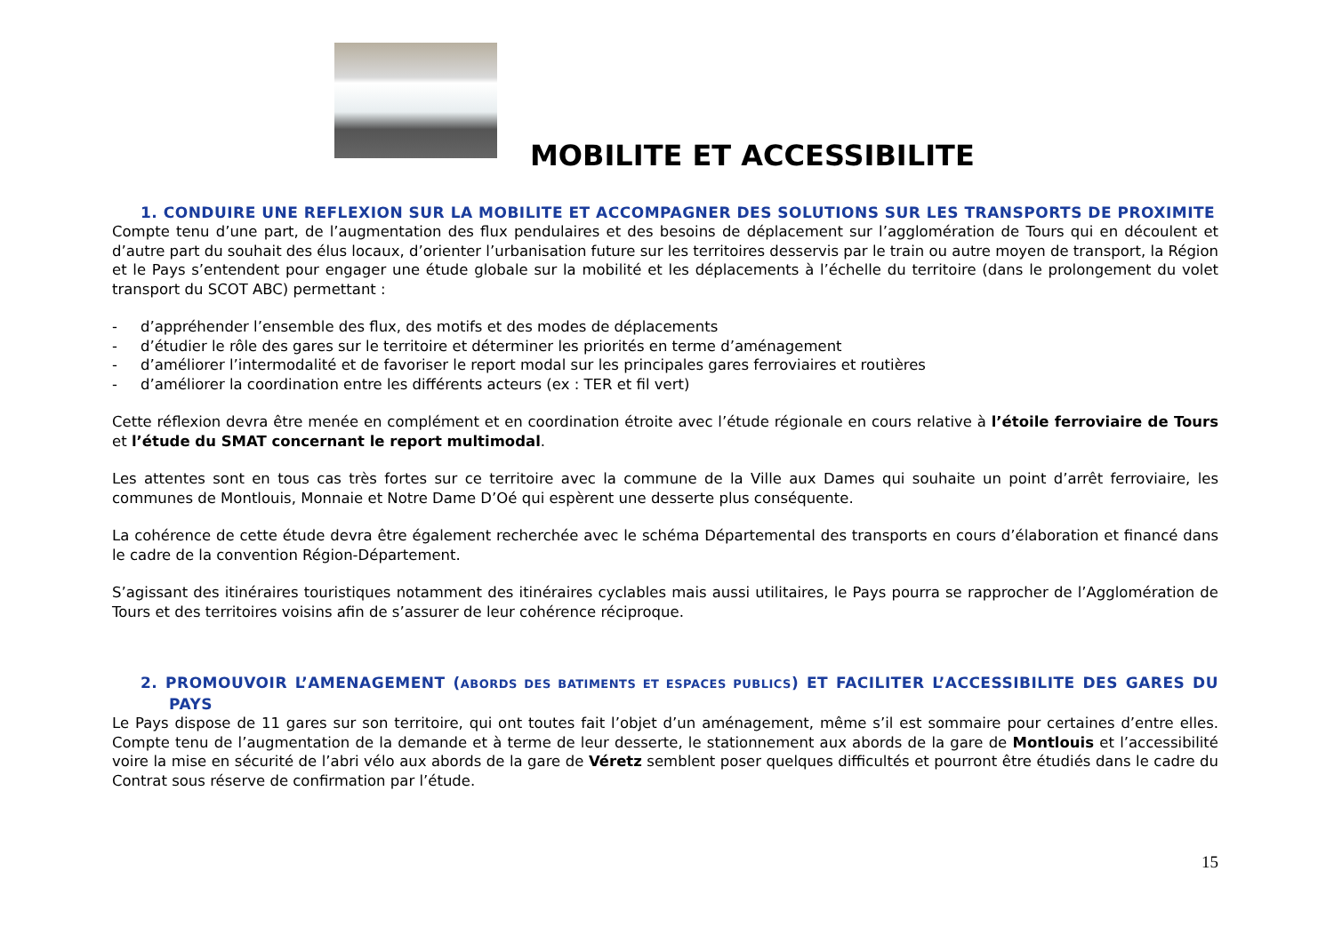MOBILITE ET ACCESSIBILITE
1. CONDUIRE UNE REFLEXION SUR LA MOBILITE ET ACCOMPAGNER DES SOLUTIONS SUR LES TRANSPORTS DE PROXIMITE
Compte tenu d’une part, de l’augmentation des flux pendulaires et des besoins de déplacement sur l’agglomération de Tours qui en découlent et d’autre part du souhait des élus locaux, d’orienter l’urbanisation future sur les territoires desservis par le train ou autre moyen de transport, la Région et le Pays s’entendent pour engager une étude globale sur la mobilité et les déplacements à l’échelle du territoire (dans le prolongement du volet transport du SCOT ABC) permettant :
- d’appréhender l’ensemble des flux, des motifs et des modes de déplacements
- d’étudier le rôle des gares sur le territoire et déterminer les priorités en terme d’aménagement
- d’améliorer l’intermodalité et de favoriser le report modal sur les principales gares ferroviaires et routières
- d’améliorer la coordination entre les différents acteurs (ex : TER et fil vert)
Cette réflexion devra être menée en complément et en coordination étroite avec l’étude régionale en cours relative à l’étoile ferroviaire de Tours et l’étude du SMAT concernant le report multimodal.
Les attentes sont en tous cas très fortes sur ce territoire avec la commune de la Ville aux Dames qui souhaite un point d’arrêt ferroviaire, les communes de Montlouis, Monnaie et Notre Dame D’Oé qui espèrent une desserte plus conséquente.
La cohérence de cette étude devra être également recherchée avec le schéma Départemental des transports en cours d’élaboration et financé dans le cadre de la convention Région-Département.
S’agissant des itinéraires touristiques notamment des itinéraires cyclables mais aussi utilitaires, le Pays pourra se rapprocher de l’Agglomération de Tours et des territoires voisins afin de s’assurer de leur cohérence réciproque.
2. PROMOUVOIR L’AMENAGEMENT (ABORDS DES BATIMENTS ET ESPACES PUBLICS) ET FACILITER L’ACCESSIBILITE DES GARES DU PAYS
Le Pays dispose de 11 gares sur son territoire, qui ont toutes fait l’objet d’un aménagement, même s’il est sommaire pour certaines d’entre elles. Compte tenu de l’augmentation de la demande et à terme de leur desserte, le stationnement aux abords de la gare de Montlouis et l’accessibilité voire la mise en sécurité de l’abri vélo aux abords de la gare de Véretz semblent poser quelques difficultés et pourront être étudiés dans le cadre du Contrat sous réserve de confirmation par l’étude.
15